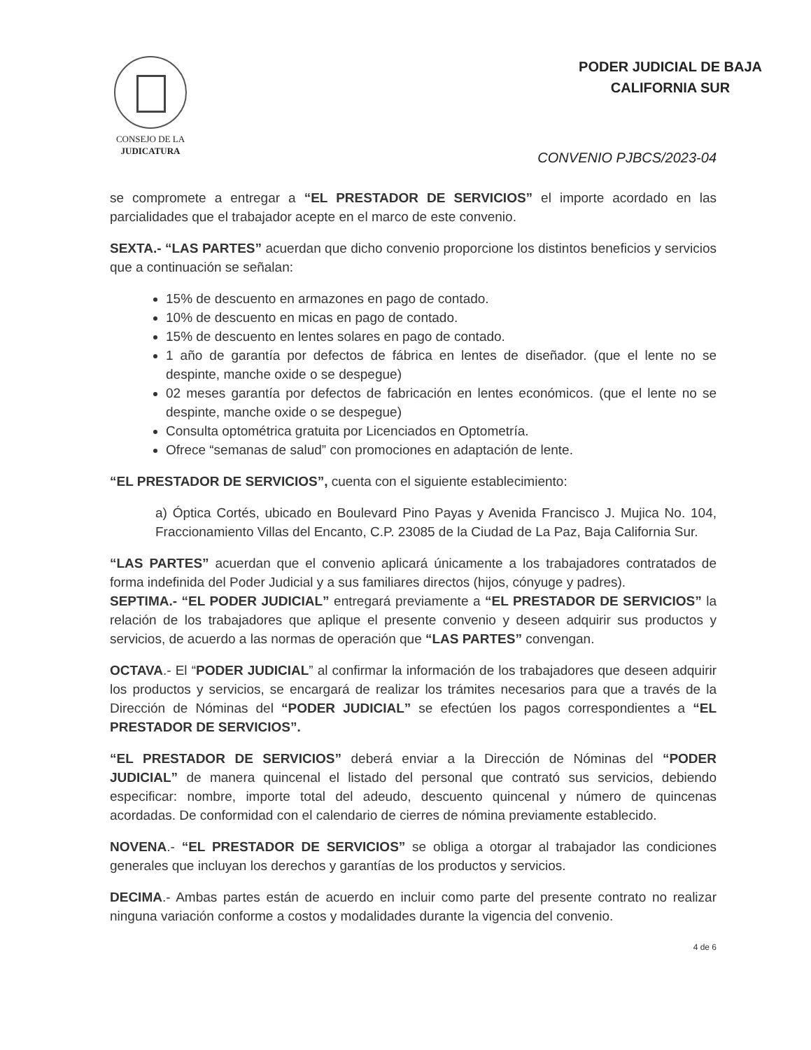CONSEJO DE LA
JUDICATURA
PODER JUDICIAL DE BAJA
CALIFORNIA SUR
CONVENIO PJBCS/2023-04
se compromete a entregar a “EL PRESTADOR DE SERVICIOS” el importe acordado en las parcialidades que el trabajador acepte en el marco de este convenio.
SEXTA.- “LAS PARTES” acuerdan que dicho convenio proporcione los distintos beneficios y servicios que a continuación se señalan:
15% de descuento en armazones en pago de contado.
10% de descuento en micas en pago de contado.
15% de descuento en lentes solares en pago de contado.
1 año de garantía por defectos de fábrica en lentes de diseñador. (que el lente no se despinte, manche oxide o se despegue)
02 meses garantía por defectos de fabricación en lentes económicos. (que el lente no se despinte, manche oxide o se despegue)
Consulta optométrica gratuita por Licenciados en Optometría.
Ofrece “semanas de salud” con promociones en adaptación de lente.
“EL PRESTADOR DE SERVICIOS”, cuenta con el siguiente establecimiento:
a) Óptica Cortés, ubicado en Boulevard Pino Payas y Avenida Francisco J. Mujica No. 104, Fraccionamiento Villas del Encanto, C.P. 23085 de la Ciudad de La Paz, Baja California Sur.
“LAS PARTES” acuerdan que el convenio aplicará únicamente a los trabajadores contratados de forma indefinida del Poder Judicial y a sus familiares directos (hijos, cónyuge y padres).
SEPTIMA.- “EL PODER JUDICIAL” entregará previamente a “EL PRESTADOR DE SERVICIOS” la relación de los trabajadores que aplique el presente convenio y deseen adquirir sus productos y servicios, de acuerdo a las normas de operación que “LAS PARTES” convengan.
OCTAVA.- El “PODER JUDICIAL” al confirmar la información de los trabajadores que deseen adquirir los productos y servicios, se encargará de realizar los trámites necesarios para que a través de la Dirección de Nóminas del “PODER JUDICIAL” se efectúen los pagos correspondientes a “EL PRESTADOR DE SERVICIOS”.
“EL PRESTADOR DE SERVICIOS” deberá enviar a la Dirección de Nóminas del “PODER JUDICIAL” de manera quincenal el listado del personal que contrató sus servicios, debiendo especificar: nombre, importe total del adeudo, descuento quincenal y número de quincenas acordadas. De conformidad con el calendario de cierres de nómina previamente establecido.
NOVENA.- “EL PRESTADOR DE SERVICIOS” se obliga a otorgar al trabajador las condiciones generales que incluyan los derechos y garantías de los productos y servicios.
DECIMA.- Ambas partes están de acuerdo en incluir como parte del presente contrato no realizar ninguna variación conforme a costos y modalidades durante la vigencia del convenio.
4 de 6